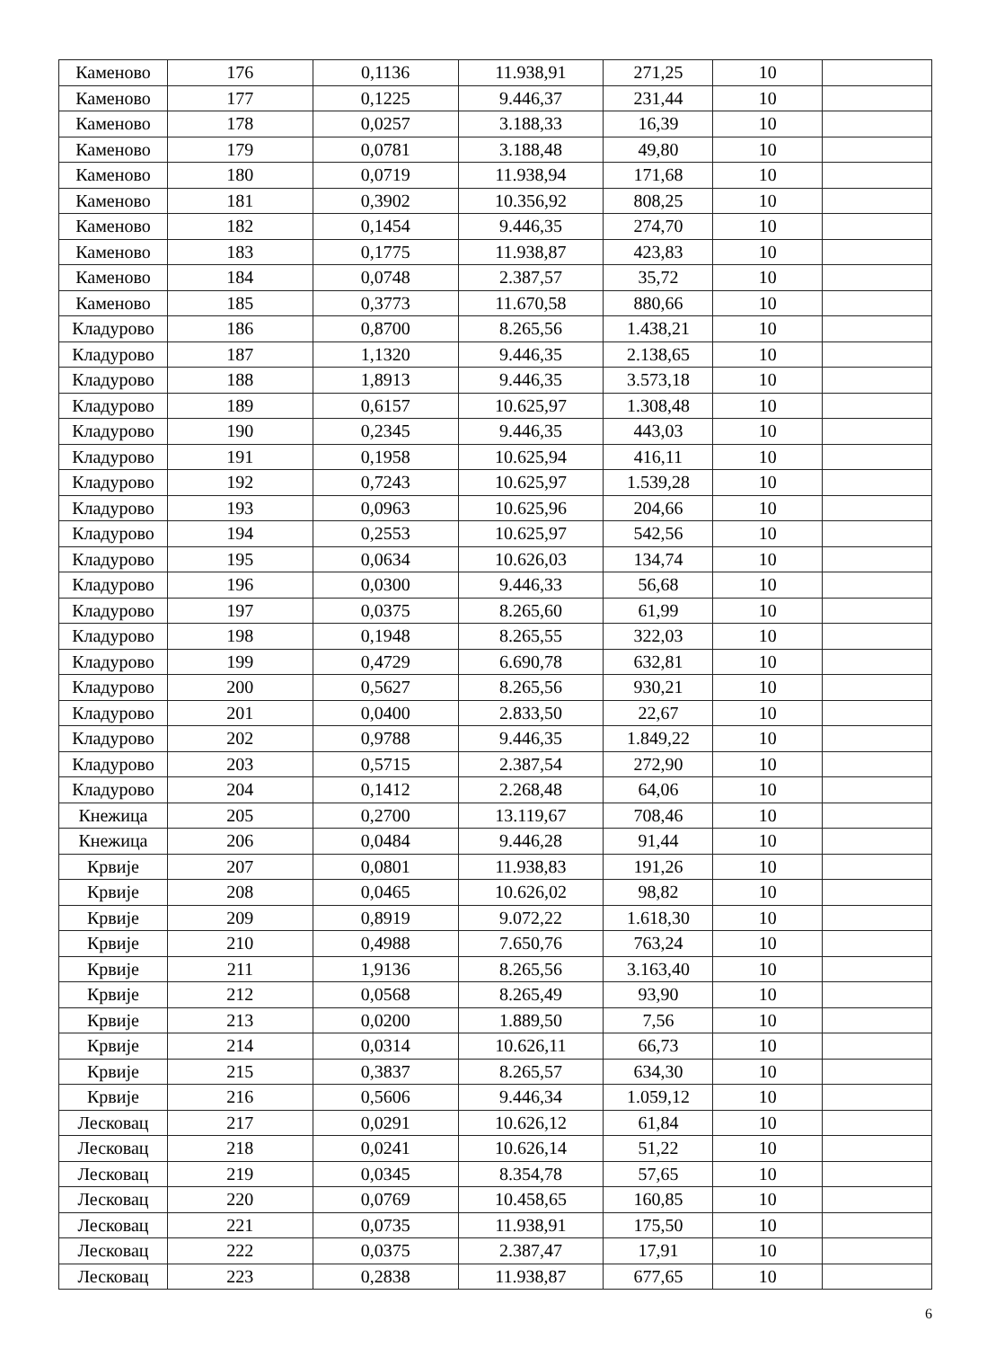| Каменово | 176 | 0,1136 | 11.938,91 | 271,25 | 10 | |
| Каменово | 177 | 0,1225 | 9.446,37 | 231,44 | 10 | |
| Каменово | 178 | 0,0257 | 3.188,33 | 16,39 | 10 | |
| Каменово | 179 | 0,0781 | 3.188,48 | 49,80 | 10 | |
| Каменово | 180 | 0,0719 | 11.938,94 | 171,68 | 10 | |
| Каменово | 181 | 0,3902 | 10.356,92 | 808,25 | 10 | |
| Каменово | 182 | 0,1454 | 9.446,35 | 274,70 | 10 | |
| Каменово | 183 | 0,1775 | 11.938,87 | 423,83 | 10 | |
| Каменово | 184 | 0,0748 | 2.387,57 | 35,72 | 10 | |
| Каменово | 185 | 0,3773 | 11.670,58 | 880,66 | 10 | |
| Кладурово | 186 | 0,8700 | 8.265,56 | 1.438,21 | 10 | |
| Кладурово | 187 | 1,1320 | 9.446,35 | 2.138,65 | 10 | |
| Кладурово | 188 | 1,8913 | 9.446,35 | 3.573,18 | 10 | |
| Кладурово | 189 | 0,6157 | 10.625,97 | 1.308,48 | 10 | |
| Кладурово | 190 | 0,2345 | 9.446,35 | 443,03 | 10 | |
| Кладурово | 191 | 0,1958 | 10.625,94 | 416,11 | 10 | |
| Кладурово | 192 | 0,7243 | 10.625,97 | 1.539,28 | 10 | |
| Кладурово | 193 | 0,0963 | 10.625,96 | 204,66 | 10 | |
| Кладурово | 194 | 0,2553 | 10.625,97 | 542,56 | 10 | |
| Кладурово | 195 | 0,0634 | 10.626,03 | 134,74 | 10 | |
| Кладурово | 196 | 0,0300 | 9.446,33 | 56,68 | 10 | |
| Кладурово | 197 | 0,0375 | 8.265,60 | 61,99 | 10 | |
| Кладурово | 198 | 0,1948 | 8.265,55 | 322,03 | 10 | |
| Кладурово | 199 | 0,4729 | 6.690,78 | 632,81 | 10 | |
| Кладурово | 200 | 0,5627 | 8.265,56 | 930,21 | 10 | |
| Кладурово | 201 | 0,0400 | 2.833,50 | 22,67 | 10 | |
| Кладурово | 202 | 0,9788 | 9.446,35 | 1.849,22 | 10 | |
| Кладурово | 203 | 0,5715 | 2.387,54 | 272,90 | 10 | |
| Кладурово | 204 | 0,1412 | 2.268,48 | 64,06 | 10 | |
| Кнежица | 205 | 0,2700 | 13.119,67 | 708,46 | 10 | |
| Кнежица | 206 | 0,0484 | 9.446,28 | 91,44 | 10 | |
| Крвије | 207 | 0,0801 | 11.938,83 | 191,26 | 10 | |
| Крвије | 208 | 0,0465 | 10.626,02 | 98,82 | 10 | |
| Крвије | 209 | 0,8919 | 9.072,22 | 1.618,30 | 10 | |
| Крвије | 210 | 0,4988 | 7.650,76 | 763,24 | 10 | |
| Крвије | 211 | 1,9136 | 8.265,56 | 3.163,40 | 10 | |
| Крвије | 212 | 0,0568 | 8.265,49 | 93,90 | 10 | |
| Крвије | 213 | 0,0200 | 1.889,50 | 7,56 | 10 | |
| Крвије | 214 | 0,0314 | 10.626,11 | 66,73 | 10 | |
| Крвије | 215 | 0,3837 | 8.265,57 | 634,30 | 10 | |
| Крвије | 216 | 0,5606 | 9.446,34 | 1.059,12 | 10 | |
| Лесковац | 217 | 0,0291 | 10.626,12 | 61,84 | 10 | |
| Лесковац | 218 | 0,0241 | 10.626,14 | 51,22 | 10 | |
| Лесковац | 219 | 0,0345 | 8.354,78 | 57,65 | 10 | |
| Лесковац | 220 | 0,0769 | 10.458,65 | 160,85 | 10 | |
| Лесковац | 221 | 0,0735 | 11.938,91 | 175,50 | 10 | |
| Лесковац | 222 | 0,0375 | 2.387,47 | 17,91 | 10 | |
| Лесковац | 223 | 0,2838 | 11.938,87 | 677,65 | 10 | |
6